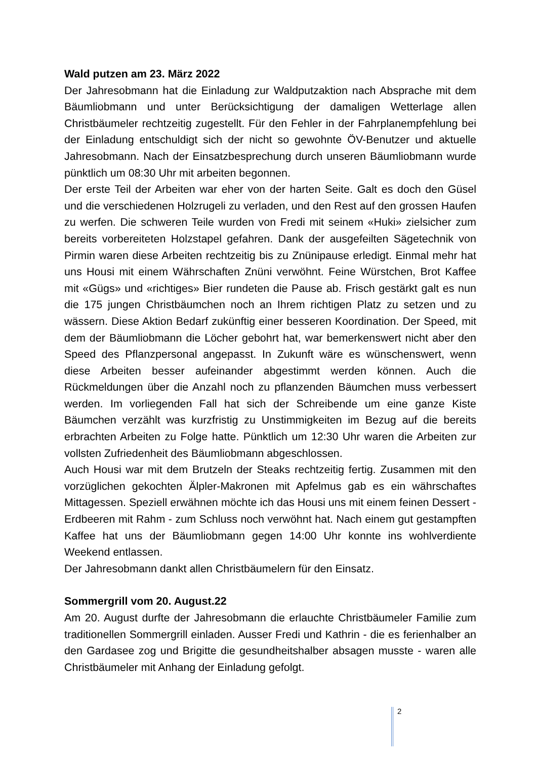Wald putzen am 23. März 2022
Der Jahresobmann hat die Einladung zur Waldputzaktion nach Absprache mit dem Bäumliobmann und unter Berücksichtigung der damaligen Wetterlage allen Christbäumeler rechtzeitig zugestellt. Für den Fehler in der Fahrplanempfehlung bei der Einladung entschuldigt sich der nicht so gewohnte ÖV-Benutzer und aktuelle Jahresobmann. Nach der Einsatzbesprechung durch unseren Bäumliobmann wurde pünktlich um 08:30 Uhr mit arbeiten begonnen.
Der erste Teil der Arbeiten war eher von der harten Seite. Galt es doch den Güsel und die verschiedenen Holzrugeli zu verladen, und den Rest auf den grossen Haufen zu werfen. Die schweren Teile wurden von Fredi mit seinem «Huki» zielsicher zum bereits vorbereiteten Holzstapel gefahren. Dank der ausgefeilten Sägetechnik von Pirmin waren diese Arbeiten rechtzeitig bis zu Znünipause erledigt. Einmal mehr hat uns Housi mit einem Währschaften Znüni verwöhnt. Feine Würstchen, Brot Kaffee mit «Gügs» und «richtiges» Bier rundeten die Pause ab. Frisch gestärkt galt es nun die 175 jungen Christbäumchen noch an Ihrem richtigen Platz zu setzen und zu wässern. Diese Aktion Bedarf zukünftig einer besseren Koordination. Der Speed, mit dem der Bäumliobmann die Löcher gebohrt hat, war bemerkenswert nicht aber den Speed des Pflanzpersonal angepasst. In Zukunft wäre es wünschenswert, wenn diese Arbeiten besser aufeinander abgestimmt werden können. Auch die Rückmeldungen über die Anzahl noch zu pflanzenden Bäumchen muss verbessert werden. Im vorliegenden Fall hat sich der Schreibende um eine ganze Kiste Bäumchen verzählt was kurzfristig zu Unstimmigkeiten im Bezug auf die bereits erbrachten Arbeiten zu Folge hatte. Pünktlich um 12:30 Uhr waren die Arbeiten zur vollsten Zufriedenheit des Bäumliobmann abgeschlossen.
Auch Housi war mit dem Brutzeln der Steaks rechtzeitig fertig. Zusammen mit den vorzüglichen gekochten Älpler-Makronen mit Apfelmus gab es ein währschaftes Mittagessen. Speziell erwähnen möchte ich das Housi uns mit einem feinen Dessert - Erdbeeren mit Rahm - zum Schluss noch verwöhnt hat. Nach einem gut gestampften Kaffee hat uns der Bäumliobmann gegen 14:00 Uhr konnte ins wohlverdiente Weekend entlassen.
Der Jahresobmann dankt allen Christbäumelern für den Einsatz.
Sommergrill vom 20. August.22
Am 20. August durfte der Jahresobmann die erlauchte Christbäumeler Familie zum traditionellen Sommergrill einladen. Ausser Fredi und Kathrin - die es ferienhalber an den Gardasee zog und Brigitte die gesundheitshalber absagen musste - waren alle Christbäumeler mit Anhang der Einladung gefolgt.
2